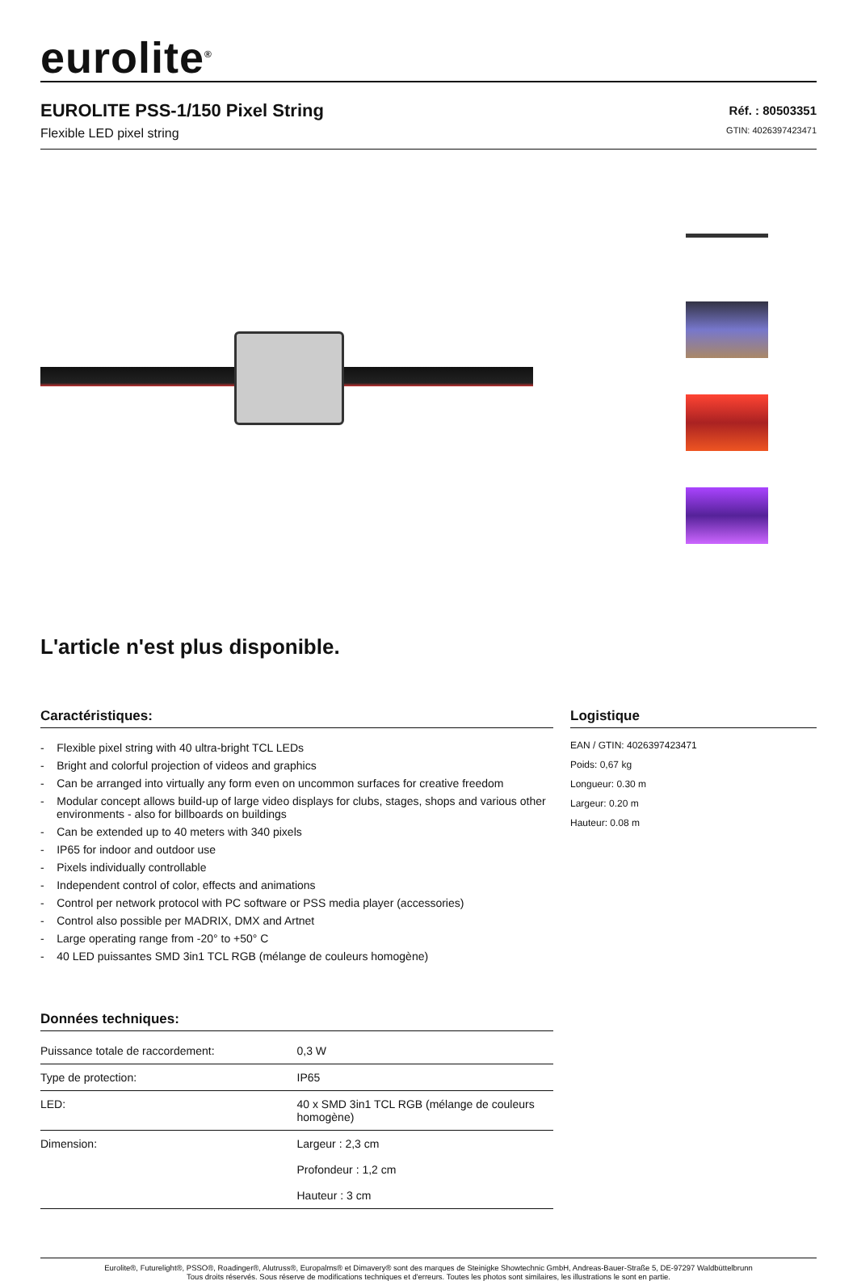eurolite<sup>®</sup>
EUROLITE PSS-1/150 Pixel String
Flexible LED pixel string
Réf. : 80503351
GTIN: 4026397423471
L'article n'est plus disponible.
Caractéristiques:
- Flexible pixel string with 40 ultra-bright TCL LEDs
- Bright and colorful projection of videos and graphics
- Can be arranged into virtually any form even on uncommon surfaces for creative freedom
- Modular concept allows build-up of large video displays for clubs, stages, shops and various other environments - also for billboards on buildings
- Can be extended up to 40 meters with 340 pixels
- IP65 for indoor and outdoor use
- Pixels individually controllable
- Independent control of color, effects and animations
- Control per network protocol with PC software or PSS media player (accessories)
- Control also possible per MADRIX, DMX and Artnet
- Large operating range from -20° to +50° C
- 40 LED puissantes SMD 3in1 TCL RGB (mélange de couleurs homogène)
Données techniques:
| Puissance totale de raccordement: | 0,3 W |
| Type de protection: | IP65 |
| LED: | 40 x SMD 3in1 TCL RGB (mélange de couleurs homogène) |
| Dimension: | Largeur : 2,3 cm Profondeur : 1,2 cm Hauteur : 3 cm |
Logistique
EAN / GTIN: 4026397423471
Poids: 0,67 kg
Longueur: 0.30 m
Largeur: 0.20 m
Hauteur: 0.08 m
Eurolite®, Futurelight®, PSSO®, Roadinger®, Alutruss®, Europalms® et Dimavery® sont des marques de Steinigke Showtechnic GmbH, Andreas-Bauer-Straße 5, DE-97297 Waldbüttelbrunn
Tous droits réservés. Sous réserve de modifications techniques et d'erreurs. Toutes les photos sont similaires, les illustrations le sont en partie.